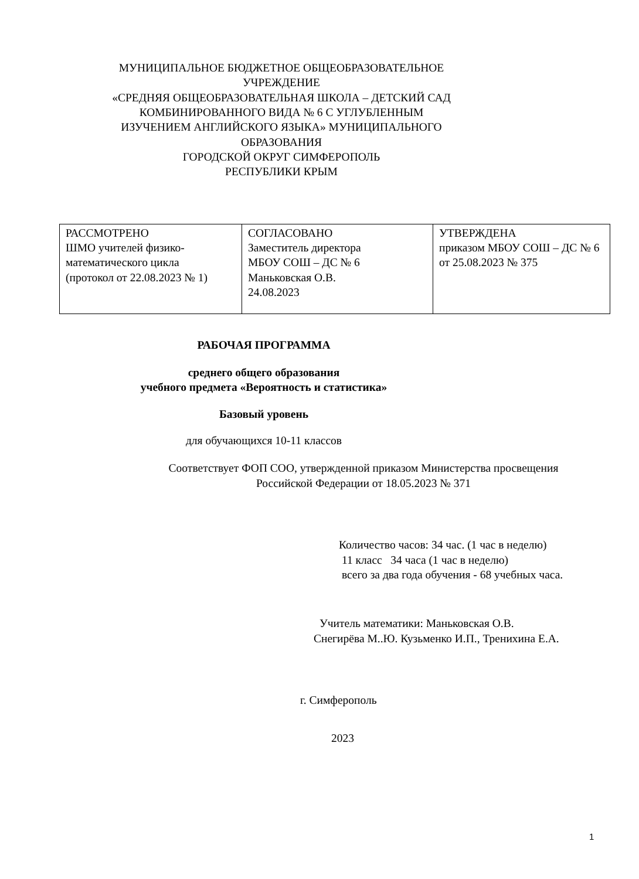МУНИЦИПАЛЬНОЕ БЮДЖЕТНОЕ ОБЩЕОБРАЗОВАТЕЛЬНОЕ УЧРЕЖДЕНИЕ
«СРЕДНЯЯ ОБЩЕОБРАЗОВАТЕЛЬНАЯ ШКОЛА – ДЕТСКИЙ САД КОМБИНИРОВАННОГО ВИДА № 6 С УГЛУБЛЕННЫМ ИЗУЧЕНИЕМ АНГЛИЙСКОГО ЯЗЫКА» МУНИЦИПАЛЬНОГО ОБРАЗОВАНИЯ
ГОРОДСКОЙ ОКРУГ СИМФЕРОПОЛЬ
РЕСПУБЛИКИ КРЫМ
| РАССМОТРЕНО ШМО учителей физико-математического цикла (протокол от 22.08.2023 № 1) | СОГЛАСОВАНО Заместитель директора МБОУ СОШ – ДС № 6 Маньковская О.В. 24.08.2023 | УТВЕРЖДЕНА приказом МБОУ СОШ – ДС № 6 от 25.08.2023 № 375 |
РАБОЧАЯ ПРОГРАММА
среднего общего образования
учебного предмета «Вероятность и статистика»
Базовый уровень
для обучающихся 10-11 классов
Соответствует ФОП СОО, утвержденной приказом Министерства просвещения Российской Федерации от 18.05.2023 № 371
Количество часов: 34 час. (1 час в неделю)
11 класс 34 часа (1 час в неделю)
всего за два года обучения - 68 учебных часа.
Учитель математики: Маньковская О.В.
Снегирёва М..Ю. Кузьменко И.П., Тренихина Е.А.
г. Симферополь
2023
1